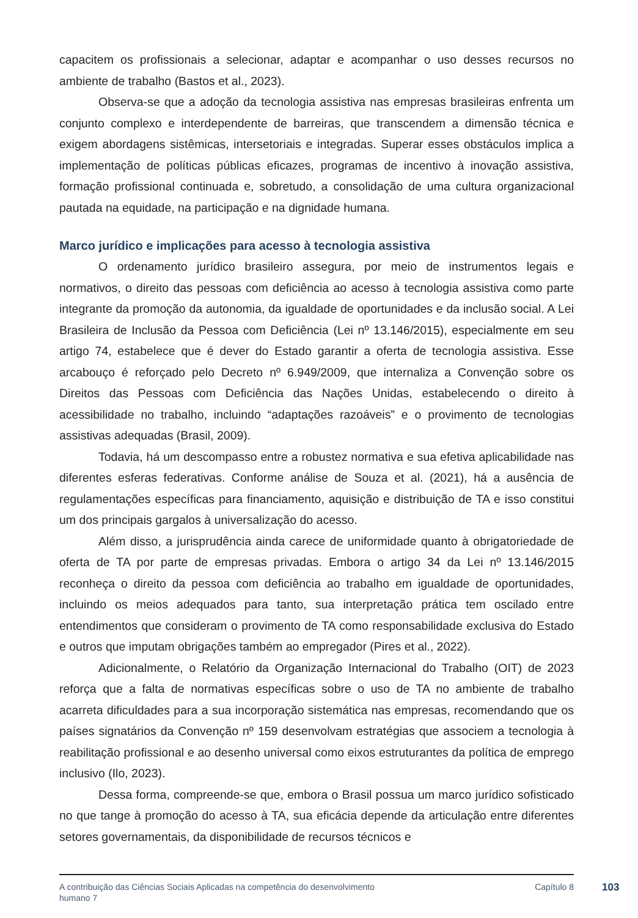capacitem os profissionais a selecionar, adaptar e acompanhar o uso desses recursos no ambiente de trabalho (Bastos et al., 2023).
Observa-se que a adoção da tecnologia assistiva nas empresas brasileiras enfrenta um conjunto complexo e interdependente de barreiras, que transcendem a dimensão técnica e exigem abordagens sistêmicas, intersetoriais e integradas. Superar esses obstáculos implica a implementação de políticas públicas eficazes, programas de incentivo à inovação assistiva, formação profissional continuada e, sobretudo, a consolidação de uma cultura organizacional pautada na equidade, na participação e na dignidade humana.
Marco jurídico e implicações para acesso à tecnologia assistiva
O ordenamento jurídico brasileiro assegura, por meio de instrumentos legais e normativos, o direito das pessoas com deficiência ao acesso à tecnologia assistiva como parte integrante da promoção da autonomia, da igualdade de oportunidades e da inclusão social. A Lei Brasileira de Inclusão da Pessoa com Deficiência (Lei nº 13.146/2015), especialmente em seu artigo 74, estabelece que é dever do Estado garantir a oferta de tecnologia assistiva. Esse arcabouço é reforçado pelo Decreto nº 6.949/2009, que internaliza a Convenção sobre os Direitos das Pessoas com Deficiência das Nações Unidas, estabelecendo o direito à acessibilidade no trabalho, incluindo “adaptações razoáveis” e o provimento de tecnologias assistivas adequadas (Brasil, 2009).
Todavia, há um descompasso entre a robustez normativa e sua efetiva aplicabilidade nas diferentes esferas federativas. Conforme análise de Souza et al. (2021), há a ausência de regulamentações específicas para financiamento, aquisição e distribuição de TA e isso constitui um dos principais gargalos à universalização do acesso.
Além disso, a jurisprudência ainda carece de uniformidade quanto à obrigatoriedade de oferta de TA por parte de empresas privadas. Embora o artigo 34 da Lei nº 13.146/2015 reconheça o direito da pessoa com deficiência ao trabalho em igualdade de oportunidades, incluindo os meios adequados para tanto, sua interpretação prática tem oscilado entre entendimentos que consideram o provimento de TA como responsabilidade exclusiva do Estado e outros que imputam obrigações também ao empregador (Pires et al., 2022).
Adicionalmente, o Relatório da Organização Internacional do Trabalho (OIT) de 2023 reforça que a falta de normativas específicas sobre o uso de TA no ambiente de trabalho acarreta dificuldades para a sua incorporação sistemática nas empresas, recomendando que os países signatários da Convenção nº 159 desenvolvam estratégias que associem a tecnologia à reabilitação profissional e ao desenho universal como eixos estruturantes da política de emprego inclusivo (Ilo, 2023).
Dessa forma, compreende-se que, embora o Brasil possua um marco jurídico sofisticado no que tange à promoção do acesso à TA, sua eficácia depende da articulação entre diferentes setores governamentais, da disponibilidade de recursos técnicos e
A contribuição das Ciências Sociais Aplicadas na competência do desenvolvimento
humano 7
Capítulo 8
103